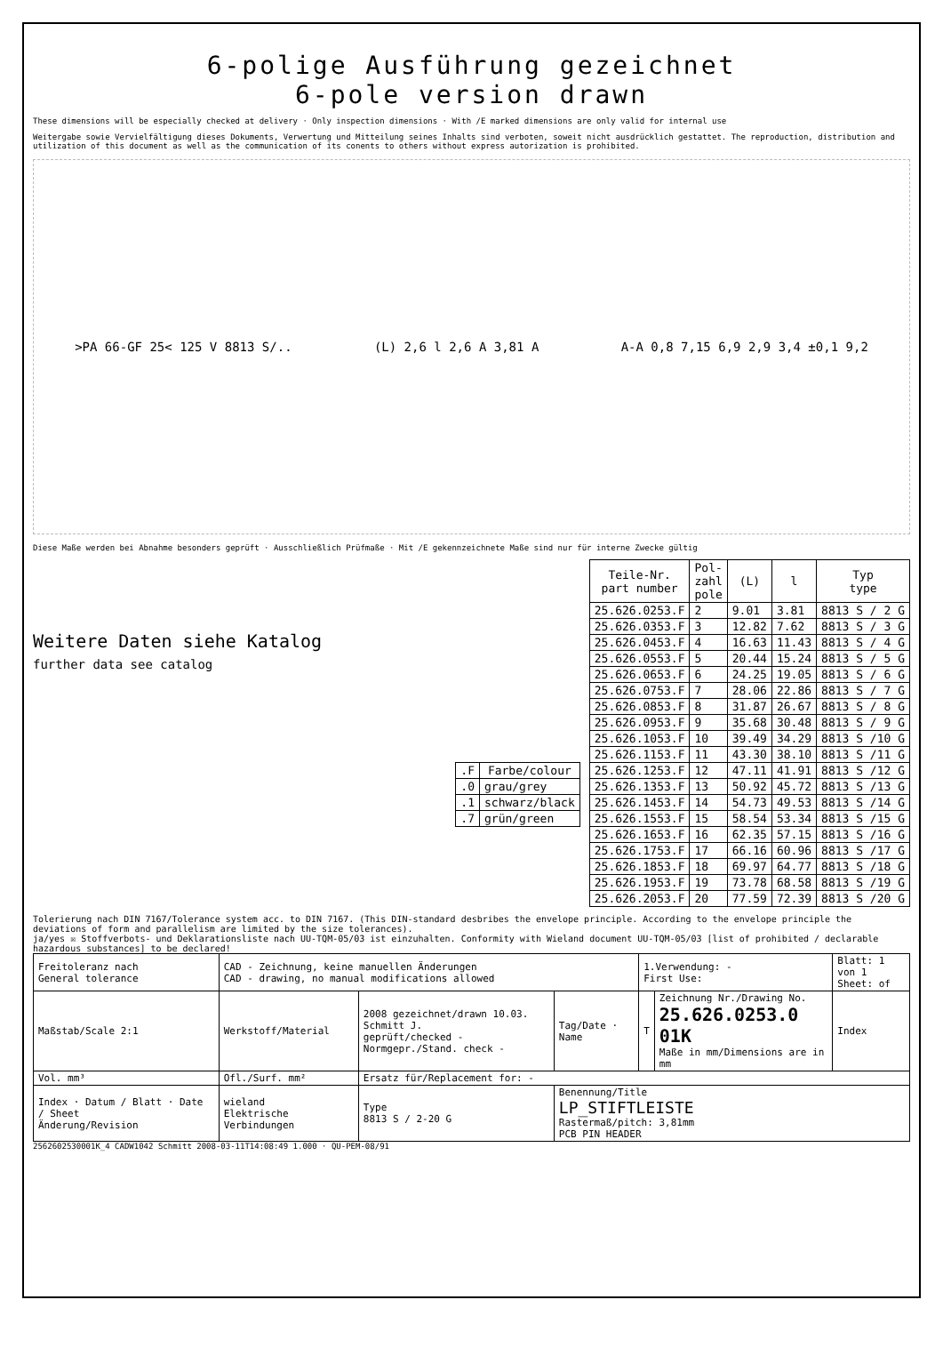6-polige Ausführung gezeichnet
6-pole version drawn
These dimensions will be especially checked at delivery · Only inspection dimensions · With /E marked dimensions are only valid for internal use
Weitergabe sowie Vervielfältigung dieses Dokuments, Verwertung und Mitteilung seines Inhalts sind verboten, soweit nicht ausdrücklich gestattet. The reproduction, distribution and utilization of this document as well as the communication of its conents to others without express autorization is prohibited.
>PA 66-GF 25< 125 V 8813 S/.. (L) 2,6 l 2,6 A 3,81 A A-A 0,8 7,15 6,9 2,9 3,4 ±0,1 9,2
Diese Maße werden bei Abnahme besonders geprüft · Ausschließlich Prüfmaße · Mit /E gekennzeichnete Maße sind nur für interne Zwecke gültig
Weitere Daten siehe Katalog
further data see catalog
| .F | Farbe/colour |
| --- | --- |
| .0 | grau/grey |
| .1 | schwarz/black |
| .7 | grün/green |
| Teile-Nr. part number | Pol- zahl pole | (L) | l | Typ type |
| --- | --- | --- | --- | --- |
| 25.626.0253.F | 2 | 9.01 | 3.81 | 8813 S / 2 G |
| 25.626.0353.F | 3 | 12.82 | 7.62 | 8813 S / 3 G |
| 25.626.0453.F | 4 | 16.63 | 11.43 | 8813 S / 4 G |
| 25.626.0553.F | 5 | 20.44 | 15.24 | 8813 S / 5 G |
| 25.626.0653.F | 6 | 24.25 | 19.05 | 8813 S / 6 G |
| 25.626.0753.F | 7 | 28.06 | 22.86 | 8813 S / 7 G |
| 25.626.0853.F | 8 | 31.87 | 26.67 | 8813 S / 8 G |
| 25.626.0953.F | 9 | 35.68 | 30.48 | 8813 S / 9 G |
| 25.626.1053.F | 10 | 39.49 | 34.29 | 8813 S /10 G |
| 25.626.1153.F | 11 | 43.30 | 38.10 | 8813 S /11 G |
| 25.626.1253.F | 12 | 47.11 | 41.91 | 8813 S /12 G |
| 25.626.1353.F | 13 | 50.92 | 45.72 | 8813 S /13 G |
| 25.626.1453.F | 14 | 54.73 | 49.53 | 8813 S /14 G |
| 25.626.1553.F | 15 | 58.54 | 53.34 | 8813 S /15 G |
| 25.626.1653.F | 16 | 62.35 | 57.15 | 8813 S /16 G |
| 25.626.1753.F | 17 | 66.16 | 60.96 | 8813 S /17 G |
| 25.626.1853.F | 18 | 69.97 | 64.77 | 8813 S /18 G |
| 25.626.1953.F | 19 | 73.78 | 68.58 | 8813 S /19 G |
| 25.626.2053.F | 20 | 77.59 | 72.39 | 8813 S /20 G |
Tolerierung nach DIN 7167/Tolerance system acc. to DIN 7167. (This DIN-standard desbribes the envelope principle. According to the envelope principle the deviations of form and parallelism are limited by the size tolerances).
ja/yes ☒ Stoffverbots- und Deklarationsliste nach UU-TQM-05/03 ist einzuhalten. Conformity with Wieland document UU-TQM-05/03 [list of prohibited / declarable hazardous substances] to be declared!
| Freitoleranz nach General tolerance | CAD - Zeichnung, keine manuellen Änderungen CAD - drawing, no manual modifications allowed | | | 1.Verwendung: - First Use: | | Blatt: 1 von 1 Sheet: of |
| Maßstab/Scale 2:1 | Werkstoff/Material | 2008 gezeichnet/drawn 10.03. Schmitt J. geprüft/checked - Normgepr./Stand. check - | Tag/Date · Name | T | Zeichnung Nr./Drawing No. 25.626.0253.0 01K Maße in mm/Dimensions are in mm | Index |
| Vol. mm³ | Ofl./Surf. mm² | Ersatz für/Replacement for: - | | | | |
| Index · Datum / Blatt · Date / Sheet Änderung/Revision | wieland Elektrische Verbindungen | Type 8813 S / 2-20 G | Benennung/Title LP_STIFTLEISTE Rastermaß/pitch: 3,81mm PCB PIN HEADER | | | |
2562602530001K_4 CADW1042 Schmitt 2008-03-11T14:08:49 1.000 · QU-PEM-08/91